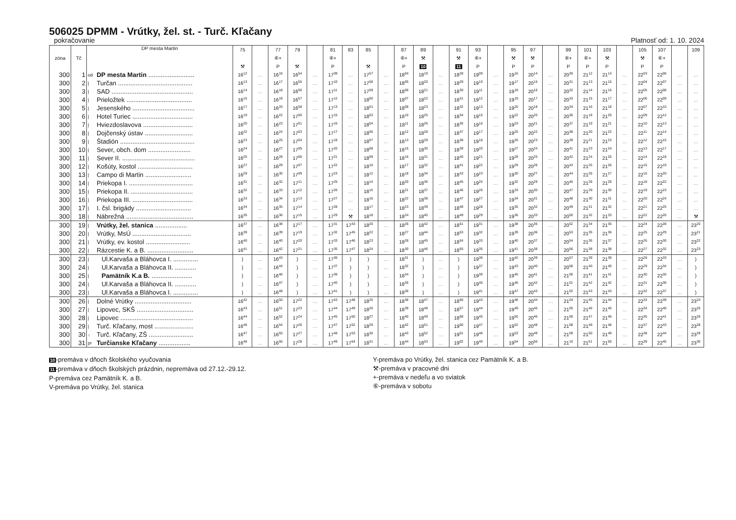506025 DPMM - Vrútky, žel. st. - Turč. Kľačany
pokračovanie Platnosť od: 1. 10. 2024
| zóna | Tč | DP mesta Martin | | 75 | | 77 | 79 | | 81 | 83 | 85 | | 87 | 89 | | 91 | 93 | | 95 | 97 | | 99 | 101 | 103 | | 105 | 107 | | 109 |
| --- | --- | --- | --- | --- | --- | --- | --- | --- | --- | --- | --- | --- | --- | --- | --- | --- | --- | --- | --- | --- | --- | --- | --- | --- | --- | --- | --- | --- | --- |
| | | | | | | ⑥+ | | | ⑥+ | | | | ⑥+ | ⚒ | | ⚒ | ⑥+ | | ⚒ | ⚒ | | ⑥+ | ⑥+ | ⚒ | | ⚒ | ⑥+ | | |
| | | | | ⚒ | | P | ⚒ | | P | | ⚒ | | P | 10 | | 11 | P | | P | P | | P | P | P | | P | P | | |
| 300 | 1 | od | DP mesta Martin .......................... | 16<sup>12</sup> | … | 16<sup>16</sup> | 16<sup>54</sup> | … | 17<sup>09</sup> | … | 17<sup>57</sup> | … | 18<sup>04</sup> | 18<sup>19</sup> | … | 18<sup>28</sup> | 19<sup>09</sup> | … | 19<sup>16</sup> | 20<sup>14</sup> | … | 20<sup>30</sup> | 21<sup>12</sup> | 21<sup>14</sup> | … | 22<sup>03</sup> | 22<sup>06</sup> | … | … |
| 300 | 2 | / | Turčan .......................................... | 16<sup>13</sup> | … | 16<sup>17</sup> | 16<sup>55</sup> | … | 17<sup>10</sup> | … | 17<sup>58</sup> | … | 18<sup>05</sup> | 18<sup>20</sup> | … | 18<sup>29</sup> | 19<sup>10</sup> | … | 19<sup>17</sup> | 20<sup>15</sup> | … | 20<sup>31</sup> | 21<sup>13</sup> | 21<sup>15</sup> | … | 22<sup>04</sup> | 22<sup>07</sup> | … | … |
| 300 | 3 | / | SAD .............................................. | 16<sup>14</sup> | … | 16<sup>18</sup> | 16<sup>56</sup> | … | 17<sup>11</sup> | … | 17<sup>59</sup> | … | 18<sup>06</sup> | 18<sup>21</sup> | … | 18<sup>30</sup> | 19<sup>11</sup> | … | 19<sup>18</sup> | 20<sup>16</sup> | … | 20<sup>32</sup> | 21<sup>14</sup> | 21<sup>16</sup> | … | 22<sup>05</sup> | 22<sup>08</sup> | … | … |
| 300 | 4 | / | Prieložtek ..................................... | 16<sup>15</sup> | … | 16<sup>19</sup> | 16<sup>57</sup> | … | 17<sup>12</sup> | … | 18<sup>00</sup> | … | 18<sup>07</sup> | 18<sup>22</sup> | … | 18<sup>31</sup> | 19<sup>12</sup> | … | 19<sup>19</sup> | 20<sup>17</sup> | … | 20<sup>33</sup> | 21<sup>15</sup> | 21<sup>17</sup> | … | 22<sup>06</sup> | 22<sup>09</sup> | … | … |
| 300 | 5 | / | Jesenského ................................... | 16<sup>17</sup> | … | 16<sup>20</sup> | 16<sup>58</sup> | … | 17<sup>13</sup> | … | 18<sup>01</sup> | … | 18<sup>08</sup> | 18<sup>23</sup> | … | 18<sup>32</sup> | 19<sup>13</sup> | … | 19<sup>20</sup> | 20<sup>18</sup> | … | 20<sup>34</sup> | 21<sup>16</sup> | 21<sup>18</sup> | … | 22<sup>07</sup> | 22<sup>10</sup> | … | … |
| 300 | 6 | / | Hotel Turiec .................................. | 16<sup>19</sup> | … | 16<sup>22</sup> | 17<sup>00</sup> | … | 17<sup>15</sup> | … | 18<sup>03</sup> | … | 18<sup>10</sup> | 18<sup>25</sup> | … | 18<sup>34</sup> | 19<sup>15</sup> | … | 19<sup>22</sup> | 20<sup>20</sup> | … | 20<sup>36</sup> | 21<sup>18</sup> | 21<sup>20</sup> | … | 22<sup>09</sup> | 22<sup>12</sup> | … | … |
| 300 | 7 | / | Hviezdoslavova ............................ | 16<sup>20</sup> | … | 16<sup>23</sup> | 17<sup>01</sup> | … | 17<sup>16</sup> | … | 18<sup>04</sup> | … | 18<sup>11</sup> | 18<sup>26</sup> | … | 18<sup>35</sup> | 19<sup>16</sup> | … | 19<sup>23</sup> | 20<sup>21</sup> | … | 20<sup>37</sup> | 21<sup>19</sup> | 21<sup>21</sup> | … | 22<sup>10</sup> | 22<sup>13</sup> | … | … |
| 300 | 8 | / | Dojčenský ústav ........................... | 16<sup>22</sup> | … | 16<sup>24</sup> | 17<sup>03</sup> | … | 17<sup>17</sup> | … | 18<sup>06</sup> | … | 18<sup>12</sup> | 18<sup>28</sup> | … | 18<sup>37</sup> | 19<sup>17</sup> | … | 19<sup>25</sup> | 20<sup>22</sup> | … | 20<sup>38</sup> | 21<sup>20</sup> | 21<sup>22</sup> | … | 22<sup>11</sup> | 22<sup>14</sup> | … | … |
| 300 | 9 | / | Štadión .......................................... | 16<sup>23</sup> | … | 16<sup>25</sup> | 17<sup>04</sup> | … | 17<sup>18</sup> | … | 18<sup>07</sup> | … | 18<sup>13</sup> | 18<sup>29</sup> | … | 18<sup>38</sup> | 19<sup>18</sup> | … | 19<sup>26</sup> | 20<sup>23</sup> | … | 20<sup>39</sup> | 21<sup>21</sup> | 21<sup>23</sup> | … | 22<sup>12</sup> | 22<sup>15</sup> | … | … |
| 300 | 10 | / | Sever, obch. dom ........................ | 16<sup>24</sup> | … | 16<sup>27</sup> | 17<sup>05</sup> | … | 17<sup>20</sup> | … | 18<sup>08</sup> | … | 18<sup>15</sup> | 18<sup>30</sup> | … | 18<sup>39</sup> | 19<sup>20</sup> | … | 19<sup>27</sup> | 20<sup>24</sup> | … | 20<sup>41</sup> | 21<sup>23</sup> | 21<sup>24</sup> | … | 22<sup>13</sup> | 22<sup>17</sup> | … | … |
| 300 | 11 | / | Sever II. ......................................... | 16<sup>25</sup> | … | 16<sup>28</sup> | 17<sup>06</sup> | … | 17<sup>21</sup> | … | 18<sup>09</sup> | … | 18<sup>16</sup> | 18<sup>31</sup> | … | 18<sup>40</sup> | 19<sup>21</sup> | … | 19<sup>28</sup> | 20<sup>25</sup> | … | 20<sup>42</sup> | 21<sup>24</sup> | 21<sup>25</sup> | … | 22<sup>14</sup> | 22<sup>18</sup> | … | … |
| 300 | 12 | / | Košúty, kostol ............................... | 16<sup>27</sup> | … | 16<sup>29</sup> | 17<sup>07</sup> | … | 17<sup>22</sup> | … | 18<sup>10</sup> | … | 18<sup>17</sup> | 18<sup>32</sup> | … | 18<sup>41</sup> | 19<sup>22</sup> | … | 19<sup>29</sup> | 20<sup>26</sup> | … | 20<sup>43</sup> | 21<sup>25</sup> | 21<sup>26</sup> | … | 22<sup>15</sup> | 22<sup>19</sup> | … | … |
| 300 | 13 | / | Campo di Martin .......................... | 16<sup>29</sup> | … | 16<sup>30</sup> | 17<sup>09</sup> | … | 17<sup>23</sup> | … | 18<sup>12</sup> | … | 18<sup>18</sup> | 18<sup>34</sup> | … | 18<sup>43</sup> | 19<sup>23</sup> | … | 19<sup>30</sup> | 20<sup>27</sup> | … | 20<sup>44</sup> | 21<sup>26</sup> | 21<sup>27</sup> | … | 22<sup>16</sup> | 22<sup>20</sup> | … | … |
| 300 | 14 | / | Priekopa I. .................................... | 16<sup>31</sup> | … | 16<sup>32</sup> | 17<sup>11</sup> | … | 17<sup>25</sup> | … | 18<sup>14</sup> | … | 18<sup>20</sup> | 18<sup>36</sup> | … | 18<sup>45</sup> | 19<sup>25</sup> | … | 19<sup>32</sup> | 20<sup>29</sup> | … | 20<sup>46</sup> | 21<sup>28</sup> | 21<sup>29</sup> | … | 22<sup>18</sup> | 22<sup>22</sup> | … | … |
| 300 | 15 | / | Priekopa II. ................................... | 16<sup>32</sup> | … | 16<sup>33</sup> | 17<sup>12</sup> | … | 17<sup>26</sup> | … | 18<sup>15</sup> | … | 18<sup>21</sup> | 18<sup>37</sup> | … | 18<sup>46</sup> | 19<sup>26</sup> | … | 19<sup>33</sup> | 20<sup>30</sup> | … | 20<sup>47</sup> | 21<sup>29</sup> | 21<sup>30</sup> | … | 22<sup>19</sup> | 22<sup>23</sup> | … | … |
| 300 | 16 | / | Priekopa III. .................................. | 16<sup>33</sup> | … | 16<sup>34</sup> | 17<sup>13</sup> | … | 17<sup>27</sup> | … | 18<sup>16</sup> | … | 18<sup>22</sup> | 18<sup>38</sup> | … | 18<sup>47</sup> | 19<sup>27</sup> | … | 19<sup>34</sup> | 20<sup>31</sup> | … | 20<sup>48</sup> | 21<sup>30</sup> | 21<sup>31</sup> | … | 22<sup>20</sup> | 22<sup>24</sup> | … | … |
| 300 | 17 | / | I. čsl. brigády ............................... | 16<sup>34</sup> | … | 16<sup>35</sup> | 17<sup>14</sup> | … | 17<sup>28</sup> | … | 18<sup>17</sup> | … | 18<sup>23</sup> | 18<sup>39</sup> | … | 18<sup>48</sup> | 19<sup>28</sup> | … | 19<sup>35</sup> | 20<sup>32</sup> | … | 20<sup>49</sup> | 21<sup>31</sup> | 21<sup>32</sup> | … | 22<sup>21</sup> | 22<sup>25</sup> | … | … |
| 300 | 18 | / | Nábrežná ...................................... | 16<sup>35</sup> | … | 16<sup>36</sup> | 17<sup>15</sup> | … | 17<sup>29</sup> | ⚒ | 18<sup>18</sup> | … | 18<sup>24</sup> | 18<sup>40</sup> | … | 18<sup>49</sup> | 19<sup>29</sup> | … | 19<sup>36</sup> | 20<sup>33</sup> | … | 20<sup>50</sup> | 21<sup>32</sup> | 21<sup>33</sup> | … | 22<sup>22</sup> | 22<sup>26</sup> | … | ⚒ |
| 300 | 19 | / | Vrútky, žel. stanica .................. | 16<sup>37</sup> | … | 16<sup>38</sup> | 17<sup>17</sup> | … | 17<sup>31</sup> | 17<sup>43</sup> | 18<sup>20</sup> | … | 18<sup>26</sup> | 18<sup>42</sup> | … | 18<sup>51</sup> | 19<sup>31</sup> | … | 19<sup>38</sup> | 20<sup>35</sup> | … | 20<sup>52</sup> | 21<sup>34</sup> | 21<sup>35</sup> | … | 22<sup>24</sup> | 22<sup>28</sup> | … | 23<sup>20</sup> |
| 300 | 20 | / | Vrútky, MsÚ ................................. | 16<sup>39</sup> | … | 16<sup>39</sup> | 17<sup>19</sup> | … | 17<sup>32</sup> | 17<sup>45</sup> | 18<sup>22</sup> | … | 18<sup>27</sup> | 18<sup>44</sup> | … | 18<sup>53</sup> | 19<sup>32</sup> | … | 19<sup>39</sup> | 20<sup>36</sup> | … | 20<sup>53</sup> | 21<sup>35</sup> | 21<sup>36</sup> | … | 22<sup>25</sup> | 22<sup>29</sup> | … | 23<sup>21</sup> |
| 300 | 21 | / | Vrútky, ev. kostol ......................... | 16<sup>40</sup> | … | 16<sup>40</sup> | 17<sup>20</sup> | … | 17<sup>33</sup> | 17<sup>46</sup> | 18<sup>23</sup> | … | 18<sup>28</sup> | 18<sup>45</sup> | … | 18<sup>54</sup> | 19<sup>33</sup> | … | 19<sup>40</sup> | 20<sup>37</sup> | … | 20<sup>54</sup> | 21<sup>36</sup> | 21<sup>37</sup> | … | 22<sup>26</sup> | 22<sup>30</sup> | … | 23<sup>22</sup> |
| 300 | 22 | / | Rázcestie K. a B. .......................... | 16<sup>41</sup> | … | 16<sup>42</sup> | 17<sup>21</sup> | … | 17<sup>35</sup> | 17<sup>47</sup> | 18<sup>24</sup> | … | 18<sup>30</sup> | 18<sup>46</sup> | … | 18<sup>55</sup> | 19<sup>35</sup> | … | 19<sup>41</sup> | 20<sup>38</sup> | … | 20<sup>56</sup> | 21<sup>38</sup> | 21<sup>38</sup> | … | 22<sup>27</sup> | 22<sup>32</sup> | … | 23<sup>23</sup> |
| 300 | 23 | / | Ul.Karvaša a Bláhovca I. .............. | ) | … | 16<sup>43</sup> | ) | … | 17<sup>36</sup> | ) | ) | … | 18<sup>31</sup> | ) | … | ) | 19<sup>36</sup> | … | 19<sup>42</sup> | 20<sup>39</sup> | … | 20<sup>57</sup> | 21<sup>39</sup> | 21<sup>39</sup> | … | 22<sup>28</sup> | 22<sup>33</sup> | … | ) |
| 300 | 24 | / | Ul.Karvaša a Bláhovca II. ............ | ) | … | 16<sup>44</sup> | ) | … | 17<sup>37</sup> | ) | ) | … | 18<sup>32</sup> | ) | … | ) | 19<sup>37</sup> | … | 19<sup>43</sup> | 20<sup>40</sup> | … | 20<sup>58</sup> | 21<sup>40</sup> | 21<sup>40</sup> | … | 22<sup>29</sup> | 22<sup>34</sup> | … | ) |
| 300 | 25 | / | Pamätník K.a B. ....................... | ) | … | 16<sup>46</sup> | ) | … | 17<sup>39</sup> | ) | ) | … | 18<sup>34</sup> | ) | … | ) | 19<sup>39</sup> | … | 19<sup>45</sup> | 20<sup>41</sup> | … | 21<sup>00</sup> | 21<sup>41</sup> | 21<sup>41</sup> | … | 22<sup>30</sup> | 22<sup>35</sup> | … | ) |
| 300 | 24 | / | Ul.Karvaša a Bláhovca II. ............ | ) | … | 16<sup>47</sup> | ) | … | 17<sup>40</sup> | ) | ) | … | 18<sup>35</sup> | ) | … | ) | 19<sup>40</sup> | … | 19<sup>46</sup> | 20<sup>42</sup> | … | 21<sup>01</sup> | 21<sup>42</sup> | 21<sup>42</sup> | … | 22<sup>31</sup> | 22<sup>36</sup> | … | ) |
| 300 | 23 | / | Ul.Karvaša a Bláhovca I. .............. | ) | … | 16<sup>48</sup> | ) | … | 17<sup>41</sup> | ) | ) | … | 18<sup>36</sup> | ) | … | ) | 19<sup>41</sup> | … | 19<sup>47</sup> | 20<sup>43</sup> | … | 21<sup>02</sup> | 21<sup>43</sup> | 21<sup>43</sup> | … | 22<sup>32</sup> | 22<sup>37</sup> | … | ) |
| 300 | 26 | / | Dolné Vrútky ................................ | 16<sup>42</sup> | … | 16<sup>50</sup> | 17<sup>22</sup> | … | 17<sup>43</sup> | 17<sup>48</sup> | 18<sup>25</sup> | … | 18<sup>38</sup> | 18<sup>47</sup> | … | 18<sup>56</sup> | 19<sup>43</sup> | … | 19<sup>48</sup> | 20<sup>44</sup> | … | 21<sup>04</sup> | 21<sup>45</sup> | 21<sup>44</sup> | … | 22<sup>33</sup> | 22<sup>39</sup> | … | 23<sup>24</sup> |
| 300 | 27 | / | Lipovec, SKŠ ................................ | 16<sup>43</sup> | … | 16<sup>51</sup> | 17<sup>23</sup> | … | 17<sup>44</sup> | 17<sup>49</sup> | 18<sup>26</sup> | … | 18<sup>39</sup> | 18<sup>48</sup> | … | 18<sup>57</sup> | 19<sup>44</sup> | … | 19<sup>49</sup> | 20<sup>45</sup> | … | 21<sup>05</sup> | 21<sup>46</sup> | 21<sup>45</sup> | … | 22<sup>34</sup> | 22<sup>40</sup> | … | 23<sup>25</sup> |
| 300 | 28 | / | Lipovec ......................................... | 16<sup>44</sup> | … | 16<sup>52</sup> | 17<sup>24</sup> | … | 17<sup>45</sup> | 17<sup>50</sup> | 18<sup>27</sup> | … | 18<sup>40</sup> | 18<sup>49</sup> | … | 18<sup>58</sup> | 19<sup>45</sup> | … | 19<sup>50</sup> | 20<sup>46</sup> | … | 21<sup>06</sup> | 21<sup>47</sup> | 21<sup>46</sup> | … | 22<sup>35</sup> | 22<sup>41</sup> | … | 23<sup>26</sup> |
| 300 | 29 | / | Turč. Kľačany, most ...................... | 16<sup>46</sup> | … | 16<sup>54</sup> | 17<sup>26</sup> | … | 17<sup>47</sup> | 17<sup>52</sup> | 18<sup>29</sup> | … | 18<sup>42</sup> | 18<sup>51</sup> | … | 19<sup>00</sup> | 19<sup>47</sup> | … | 19<sup>52</sup> | 20<sup>48</sup> | … | 21<sup>08</sup> | 21<sup>49</sup> | 21<sup>48</sup> | … | 22<sup>37</sup> | 22<sup>43</sup> | … | 23<sup>28</sup> |
| 300 | 30 | ↓ | Turč. Kľačany, ZŠ ......................... | 16<sup>47</sup> | … | 16<sup>55</sup> | 17<sup>27</sup> | … | 17<sup>48</sup> | 17<sup>53</sup> | 18<sup>30</sup> | … | 18<sup>43</sup> | 18<sup>52</sup> | … | 19<sup>01</sup> | 19<sup>48</sup> | … | 19<sup>53</sup> | 20<sup>49</sup> | … | 21<sup>09</sup> | 21<sup>50</sup> | 21<sup>49</sup> | … | 22<sup>38</sup> | 22<sup>44</sup> | … | 23<sup>29</sup> |
| 300 | 31 | pr | Turčianske Kľačany .................. | 16<sup>48</sup> | … | 16<sup>56</sup> | 17<sup>28</sup> | … | 17<sup>49</sup> | 17<sup>54</sup> | 18<sup>31</sup> | … | 18<sup>44</sup> | 18<sup>53</sup> | … | 19<sup>02</sup> | 19<sup>49</sup> | … | 19<sup>54</sup> | 20<sup>50</sup> | … | 21<sup>10</sup> | 21<sup>51</sup> | 21<sup>50</sup> | … | 22<sup>39</sup> | 22<sup>45</sup> | … | 23<sup>30</sup> |
10-premáva v dňoch školského vyučovania
11-premáva v dňoch školských prázdnin, nepremáva od 27.12.-29.12.
P-premáva cez Pamätník K. a B.
V-premáva po Vrútky, žel. stanica
Y-premáva po Vrútky, žel. stanica cez Pamätník K. a B.
⚒-premáva v pracovné dni
+-premáva v nedeľu a vo sviatok
⑥-premáva v sobotu